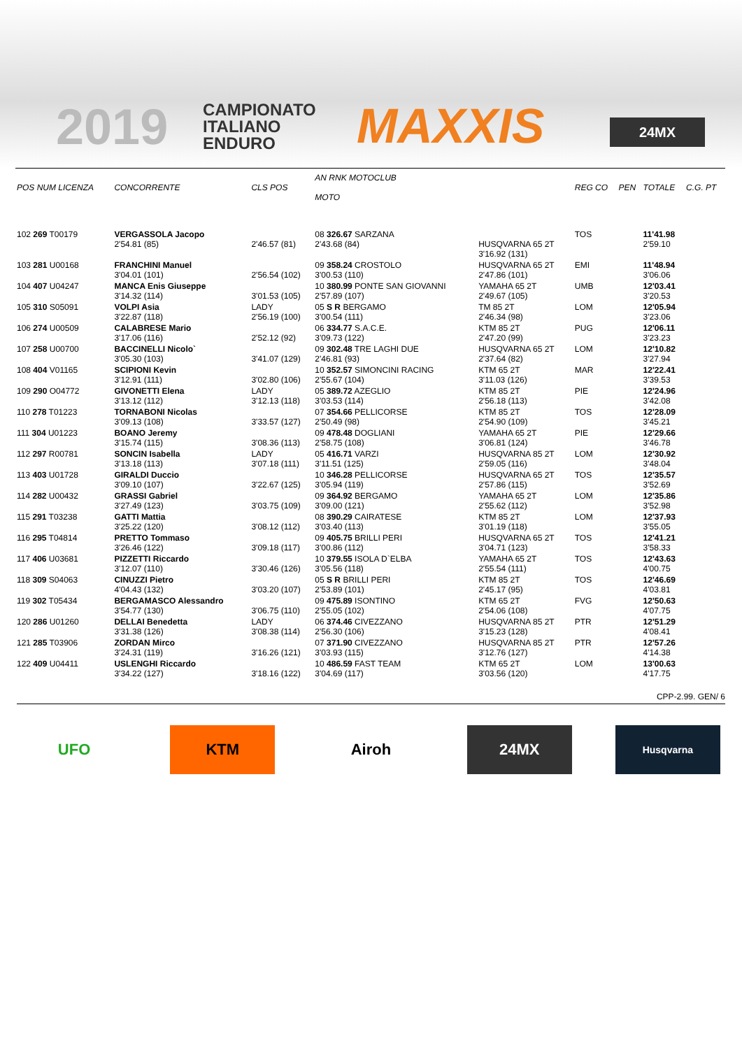2019
CAMPIONATO
ITALIANO
ENDURO
MAXXIS 24MX
| POS NUM LICENZA | CONCORRENTE | CLS POS | AN RNK MOTOCLUB MOTO | | REG CO | PEN | TOTALE | C.G. PT |
| --- | --- | --- | --- | --- | --- | --- | --- | --- |
| 102 269 T00179 | VERGASSOLA Jacopo 2'54.81 (85) | 2'46.57 (81) | 08 326.67 SARZANA 2'43.68 (84) | HUSQVARNA 65 2T 3'16.92 (131) | TOS | | 11'41.98 2'59.10 | |
| 103 281 U00168 | FRANCHINI Manuel 3'04.01 (101) | 2'56.54 (102) | 09 358.24 CROSTOLO 3'00.53 (110) | HUSQVARNA 65 2T 2'47.86 (101) | EMI | | 11'48.94 3'06.06 | |
| 104 407 U04247 | MANCA Enis Giuseppe 3'14.32 (114) | 3'01.53 (105) | 10 380.99 PONTE SAN GIOVANNI 2'57.89 (107) | YAMAHA 65 2T 2'49.67 (105) | UMB | | 12'03.41 3'20.53 | |
| 105 310 S05091 | VOLPI Asia 3'22.87 (118) | LADY 2'56.19 (100) | 05 S R BERGAMO 3'00.54 (111) | TM 85 2T 2'46.34 (98) | LOM | | 12'05.94 3'23.06 | |
| 106 274 U00509 | CALABRESE Mario 3'17.06 (116) | 2'52.12 (92) | 06 334.77 S.A.C.E. 3'09.73 (122) | KTM 85 2T 2'47.20 (99) | PUG | | 12'06.11 3'23.23 | |
| 107 258 U00700 | BACCINELLI Nicolo` 3'05.30 (103) | 3'41.07 (129) | 09 302.48 TRE LAGHI DUE 2'46.81 (93) | HUSQVARNA 65 2T 2'37.64 (82) | LOM | | 12'10.82 3'27.94 | |
| 108 404 V01165 | SCIPIONI Kevin 3'12.91 (111) | 3'02.80 (106) | 10 352.57 SIMONCINI RACING 2'55.67 (104) | KTM 65 2T 3'11.03 (126) | MAR | | 12'22.41 3'39.53 | |
| 109 290 O04772 | GIVONETTI Elena 3'13.12 (112) | LADY 3'12.13 (118) | 05 389.72 AZEGLIO 3'03.53 (114) | KTM 85 2T 2'56.18 (113) | PIE | | 12'24.96 3'42.08 | |
| 110 278 T01223 | TORNABONI Nicolas 3'09.13 (108) | 3'33.57 (127) | 07 354.66 PELLICORSE 2'50.49 (98) | KTM 85 2T 2'54.90 (109) | TOS | | 12'28.09 3'45.21 | |
| 111 304 U01223 | BOANO Jeremy 3'15.74 (115) | 3'08.36 (113) | 09 478.48 DOGLIANI 2'58.75 (108) | YAMAHA 65 2T 3'06.81 (124) | PIE | | 12'29.66 3'46.78 | |
| 112 297 R00781 | SONCIN Isabella 3'13.18 (113) | LADY 3'07.18 (111) | 05 416.71 VARZI 3'11.51 (125) | HUSQVARNA 85 2T 2'59.05 (116) | LOM | | 12'30.92 3'48.04 | |
| 113 403 U01728 | GIRALDI Duccio 3'09.10 (107) | 3'22.67 (125) | 10 346.28 PELLICORSE 3'05.94 (119) | HUSQVARNA 65 2T 2'57.86 (115) | TOS | | 12'35.57 3'52.69 | |
| 114 282 U00432 | GRASSI Gabriel 3'27.49 (123) | 3'03.75 (109) | 09 364.92 BERGAMO 3'09.00 (121) | YAMAHA 65 2T 2'55.62 (112) | LOM | | 12'35.86 3'52.98 | |
| 115 291 T03238 | GATTI Mattia 3'25.22 (120) | 3'08.12 (112) | 08 390.29 CAIRATESE 3'03.40 (113) | KTM 85 2T 3'01.19 (118) | LOM | | 12'37.93 3'55.05 | |
| 116 295 T04814 | PRETTO Tommaso 3'26.46 (122) | 3'09.18 (117) | 09 405.75 BRILLI PERI 3'00.86 (112) | HUSQVARNA 65 2T 3'04.71 (123) | TOS | | 12'41.21 3'58.33 | |
| 117 406 U03681 | PIZZETTI Riccardo 3'12.07 (110) | 3'30.46 (126) | 10 379.55 ISOLA D`ELBA 3'05.56 (118) | YAMAHA 65 2T 2'55.54 (111) | TOS | | 12'43.63 4'00.75 | |
| 118 309 S04063 | CINUZZI Pietro 4'04.43 (132) | 3'03.20 (107) | 05 S R BRILLI PERI 2'53.89 (101) | KTM 85 2T 2'45.17 (95) | TOS | | 12'46.69 4'03.81 | |
| 119 302 T05434 | BERGAMASCO Alessandro 3'54.77 (130) | 3'06.75 (110) | 09 475.89 ISONTINO 2'55.05 (102) | KTM 65 2T 2'54.06 (108) | FVG | | 12'50.63 4'07.75 | |
| 120 286 U01260 | DELLAI Benedetta 3'31.38 (126) | LADY 3'08.38 (114) | 06 374.46 CIVEZZANO 2'56.30 (106) | HUSQVARNA 85 2T 3'15.23 (128) | PTR | | 12'51.29 4'08.41 | |
| 121 285 T03906 | ZORDAN Mirco 3'24.31 (119) | 3'16.26 (121) | 07 371.90 CIVEZZANO 3'03.93 (115) | HUSQVARNA 85 2T 3'12.76 (127) | PTR | | 12'57.26 4'14.38 | |
| 122 409 U04411 | USLENGHI Riccardo 3'34.22 (127) | 3'18.16 (122) | 10 486.59 FAST TEAM 3'04.69 (117) | KTM 65 2T 3'03.56 (120) | LOM | | 13'00.63 4'17.75 | |
CPP-2.99. GEN/ 6
UFO KTM Airoh 24MX
Husqvarna